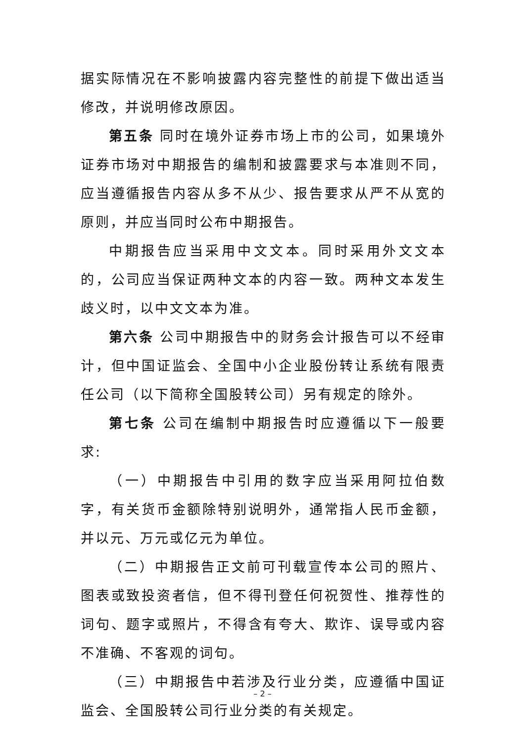据实际情况在不影响披露内容完整性的前提下做出适当修改，并说明修改原因。
第五条 同时在境外证券市场上市的公司，如果境外证券市场对中期报告的编制和披露要求与本准则不同，应当遵循报告内容从多不从少、报告要求从严不从宽的原则，并应当同时公布中期报告。
中期报告应当采用中文文本。同时采用外文文本的，公司应当保证两种文本的内容一致。两种文本发生歧义时，以中文文本为准。
第六条 公司中期报告中的财务会计报告可以不经审计，但中国证监会、全国中小企业股份转让系统有限责任公司（以下简称全国股转公司）另有规定的除外。
第七条 公司在编制中期报告时应遵循以下一般要求:
（一）中期报告中引用的数字应当采用阿拉伯数字，有关货币金额除特别说明外，通常指人民币金额，并以元、万元或亿元为单位。
（二）中期报告正文前可刊载宣传本公司的照片、图表或致投资者信，但不得刊登任何祝贺性、推荐性的词句、题字或照片，不得含有夸大、欺诈、误导或内容不准确、不客观的词句。
（三）中期报告中若涉及行业分类，应遵循中国证监会、全国股转公司行业分类的有关规定。
– 2 –